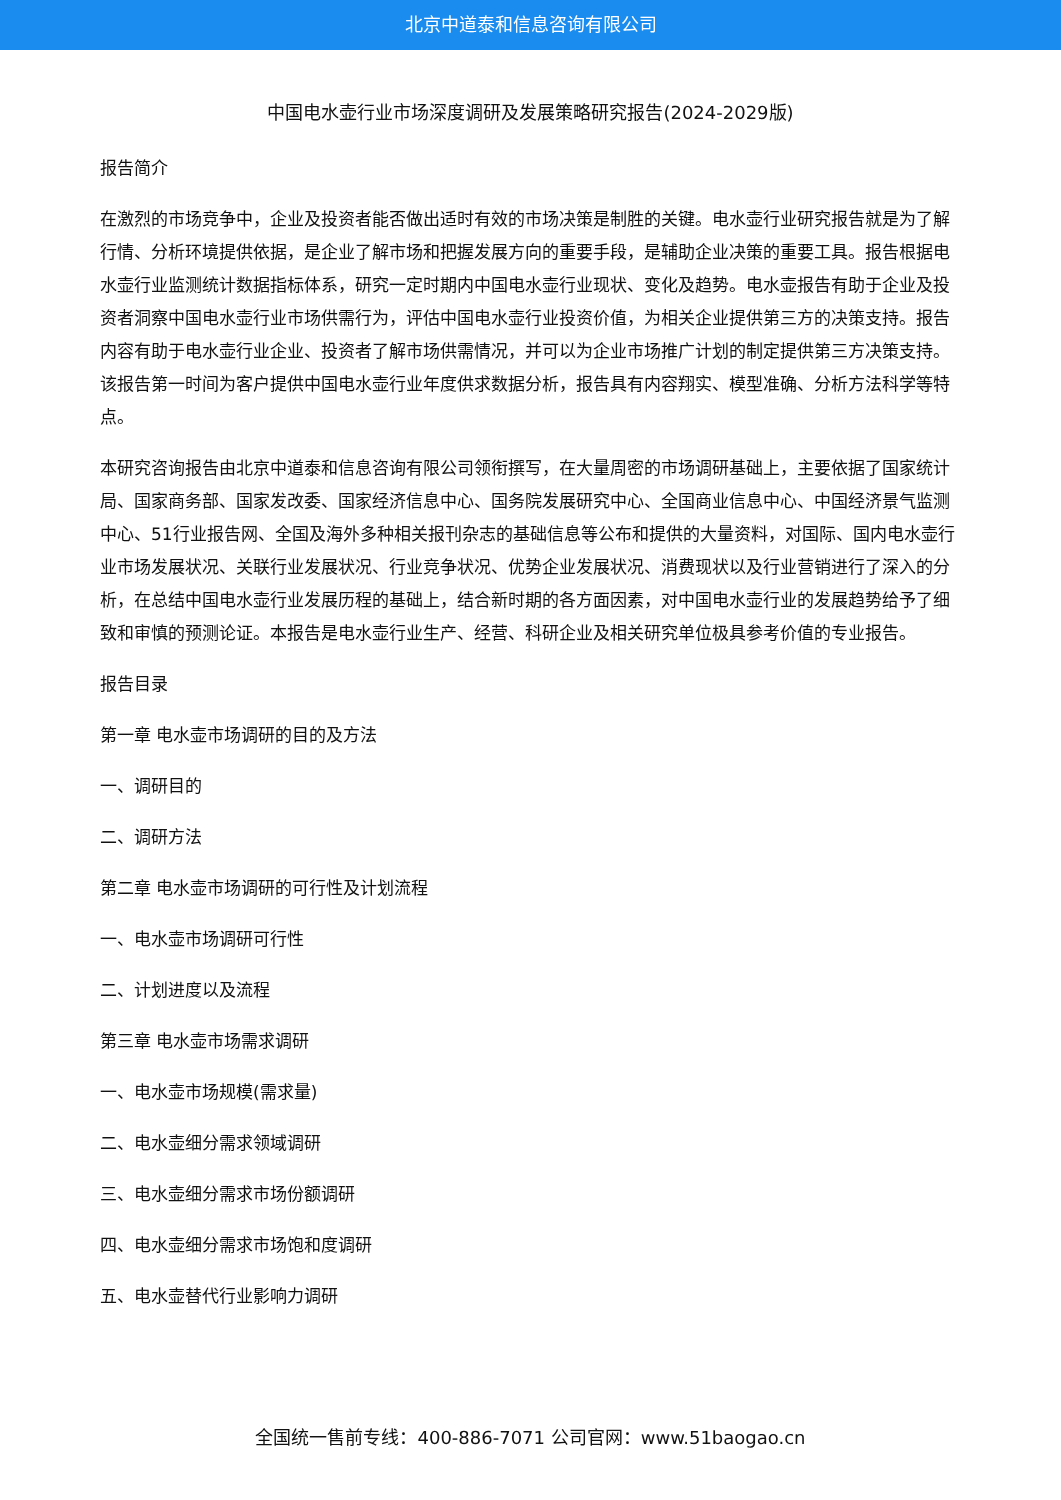北京中道泰和信息咨询有限公司
中国电水壶行业市场深度调研及发展策略研究报告(2024-2029版)
报告简介
在激烈的市场竞争中，企业及投资者能否做出适时有效的市场决策是制胜的关键。电水壶行业研究报告就是为了解行情、分析环境提供依据，是企业了解市场和把握发展方向的重要手段，是辅助企业决策的重要工具。报告根据电水壶行业监测统计数据指标体系，研究一定时期内中国电水壶行业现状、变化及趋势。电水壶报告有助于企业及投资者洞察中国电水壶行业市场供需行为，评估中国电水壶行业投资价值，为相关企业提供第三方的决策支持。报告内容有助于电水壶行业企业、投资者了解市场供需情况，并可以为企业市场推广计划的制定提供第三方决策支持。该报告第一时间为客户提供中国电水壶行业年度供求数据分析，报告具有内容翔实、模型准确、分析方法科学等特点。
本研究咨询报告由北京中道泰和信息咨询有限公司领衔撰写，在大量周密的市场调研基础上，主要依据了国家统计局、国家商务部、国家发改委、国家经济信息中心、国务院发展研究中心、全国商业信息中心、中国经济景气监测中心、51行业报告网、全国及海外多种相关报刊杂志的基础信息等公布和提供的大量资料，对国际、国内电水壶行业市场发展状况、关联行业发展状况、行业竞争状况、优势企业发展状况、消费现状以及行业营销进行了深入的分析，在总结中国电水壶行业发展历程的基础上，结合新时期的各方面因素，对中国电水壶行业的发展趋势给予了细致和审慎的预测论证。本报告是电水壶行业生产、经营、科研企业及相关研究单位极具参考价值的专业报告。
报告目录
第一章 电水壶市场调研的目的及方法
一、调研目的
二、调研方法
第二章 电水壶市场调研的可行性及计划流程
一、电水壶市场调研可行性
二、计划进度以及流程
第三章 电水壶市场需求调研
一、电水壶市场规模(需求量)
二、电水壶细分需求领域调研
三、电水壶细分需求市场份额调研
四、电水壶细分需求市场饱和度调研
五、电水壶替代行业影响力调研
全国统一售前专线：400-886-7071 公司官网：www.51baogao.cn